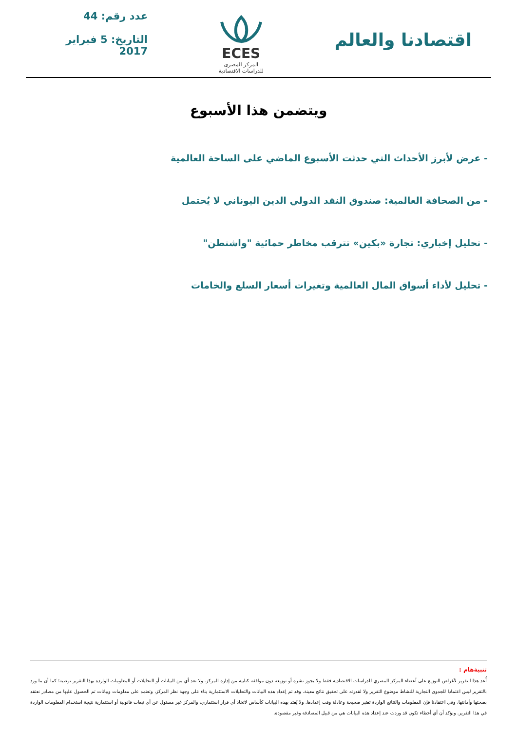اقتصادنا والعالم
ECES
المركز المصرى
للدراسات الاقتصادية
عدد رقم: 44
التاريخ: 5 فبراير 2017
ويتضمن هذا الأسبوع
- عرض لأبرز الأحداث التي حدثت الأسبوع الماضي على الساحة العالمية
- من الصحافة العالمية: صندوق النقد الدولي الدين اليوناني لا يُحتمل
- تحليل إخباري: تجارة «بكين» تترقب مخاطر حمائية "واشنطن"
- تحليل لأداء أسواق المال العالمية وتغيرات أسعار السلع والخامات
تنبيةهام :
أُعد هذا التقرير لأغراض التوزيع على أعضاء المركز المصري للدراسات الاقتصادية فقط ولا يجوز نشره أو توزيعه دون موافقة كتابية من إدارة المركز. ولا تعد أي من البيانات أو التحليلات أو المعلومات الواردة بهذا التقرير توصية؛ كما أن ما ورد بالتقرير ليس اعتمادا للجدوى التجارية للنشاط موضوع التقرير ولا لقدرته على تحقيق نتائج معينة. وقد تم إعداد هذه البيانات والتحليلات الاستثمارية بناء على وجهة نظر المركز، وتعتمد على معلومات وبيانات تم الحصول عليها من مصادر نعتقد بصحتها وأمانتها، وفي اعتقادنا فإن المعلومات والنتائج الواردة تعتبر صحيحة وعادلة وقت إعدادها. ولا يُعتد بهذه البيانات كأساس لاتخاذ أي قرار استثماري، والمركز غير مسئول عن أي تبعات قانونية أو استثمارية نتيجة استخدام المعلومات الواردة في هذا التقرير. ونؤكد أن أي أخطاء تكون قد وردت عند إعداد هذه البيانات هي من قبيل المصادفة وغير مقصودة.